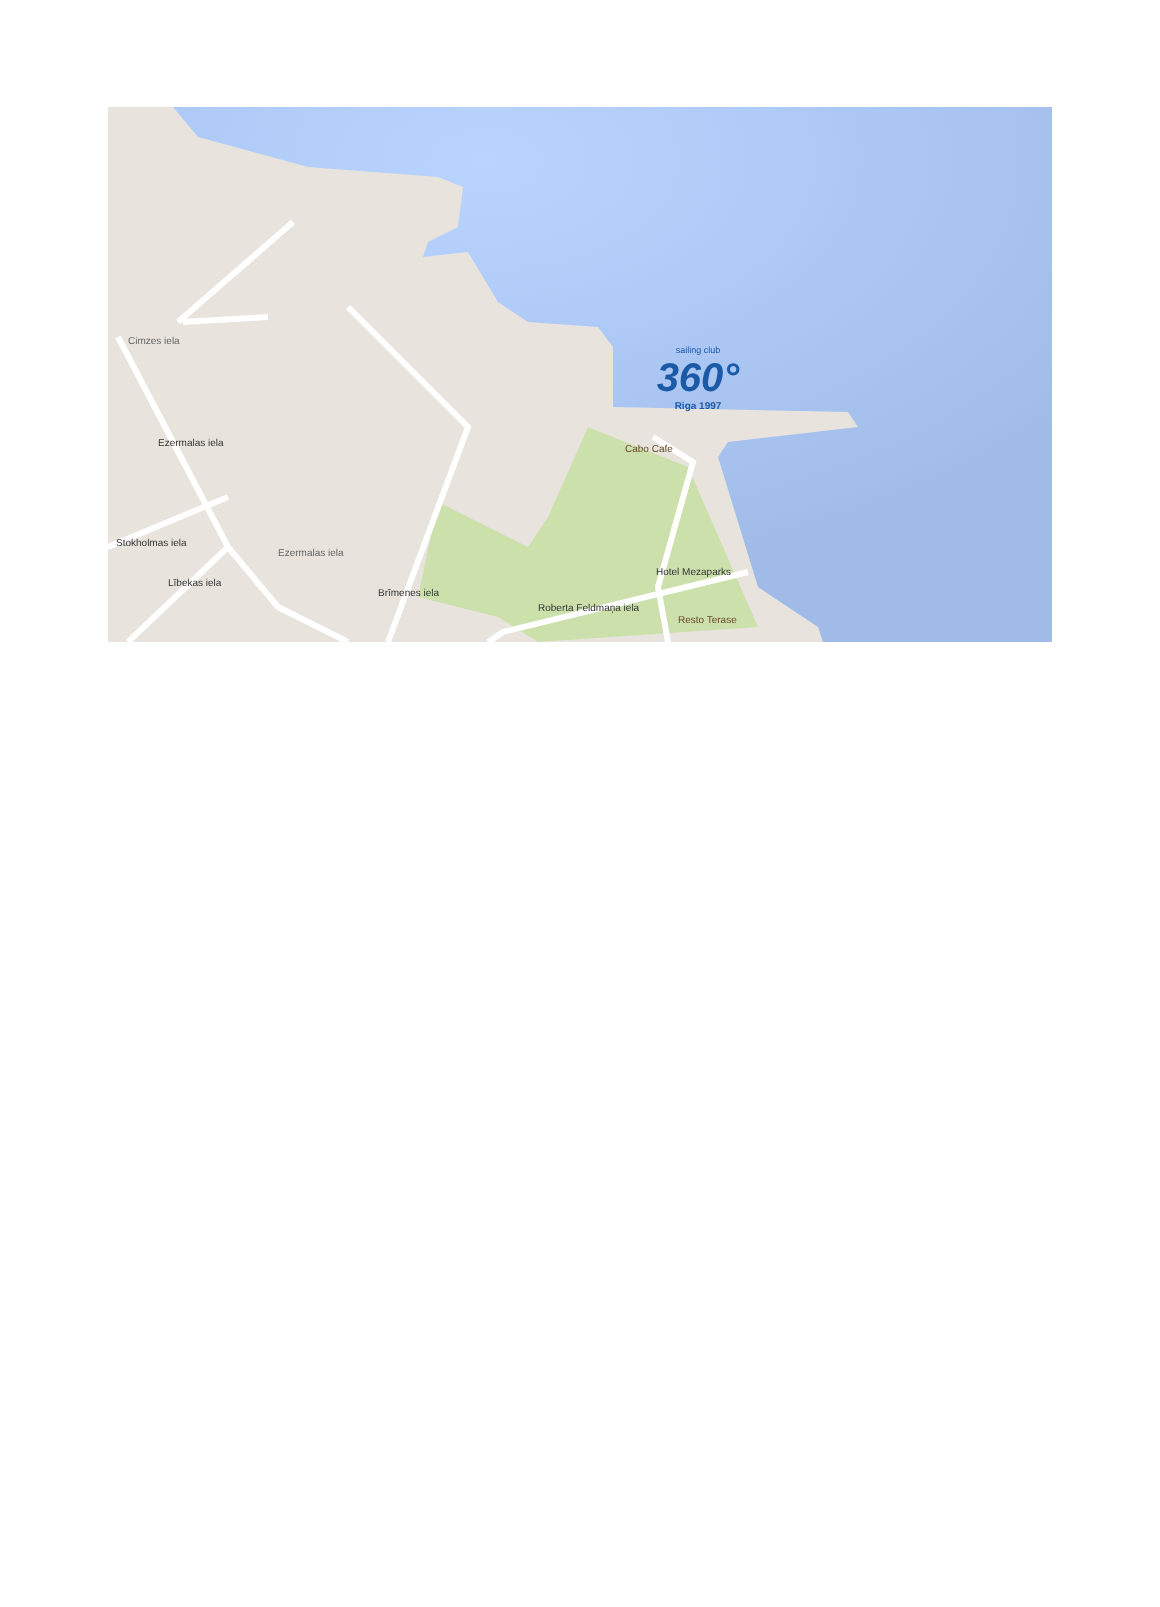Cabo Cafe
Hotel Mezaparks
Resto Terase
Roberta Feldmaņa iela
Stokholmas iela
Ezermalas iela
Lībekas iela
Ezermalas iela
Brīmenes iela
Cimzes iela
sailing club
360°
Riga 1997